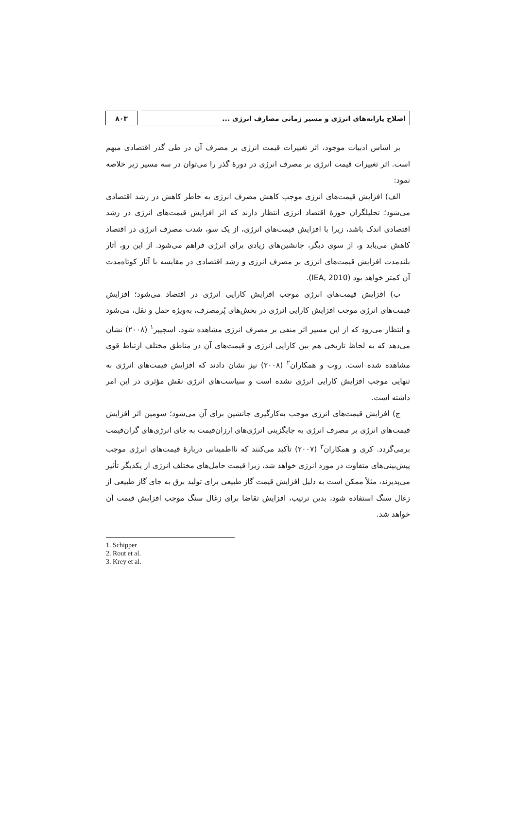۸۰۳ اصلاح یارانه‌های انرژی و مسیر زمانی مصارف انرژی ...
بر اساس ادبیات موجود، اثر تغییرات قیمت انرژی بر مصرف آن در طی گذر اقتصادی مبهم است. اثر تغییرات قیمت انرژی بر مصرف انرژی در دورهٔ گذر را می‌توان در سه مسیر زیر خلاصه نمود:
الف) افزایش قیمت‌های انرژی موجب کاهش مصرف انرژی به خاطر کاهش در رشد اقتصادی می‌شود؛ تحلیلگران حوزهٔ اقتصاد انرژی انتظار دارند که اثر افزایش قیمت‌های انرژی در رشد اقتصادی اندک باشد، زیرا با افزایش قیمت‌های انرژی، از یک سو، شدت مصرف انرژی در اقتصاد کاهش می‌یابد و، از سوی دیگر، جانشین‌های زیادی برای انرژی فراهم می‌شود. از این رو، آثار بلندمدت افزایش قیمت‌های انرژی بر مصرف انرژی و رشد اقتصادی در مقایسه با آثار کوتاه‌مدت آن کمتر خواهد بود (IEA, 2010).
ب) افزایش قیمت‌های انرژی موجب افزایش کارایی انرژی در اقتصاد می‌شود؛ افزایش قیمت‌های انرژی موجب افزایش کارایی انرژی در بخش‌های پُرمصرف، به‌ویژه حمل و نقل، می‌شود و انتظار می‌رود که از این مسیر اثر منفی بر مصرف انرژی مشاهده شود. اسچیپر<sup>۱</sup> (۲۰۰۸) نشان می‌دهد که به لحاظ تاریخی هم بین کارایی انرژی و قیمت‌های آن در مناطق مختلف ارتباط قوی مشاهده شده است. روت و همکاران<sup>۲</sup> (۲۰۰۸) نیز نشان دادند که افزایش قیمت‌های انرژی به تنهایی موجب افزایش کارایی انرژی نشده است و سیاست‌های انرژی نقش مؤثری در این امر داشته است.
ج) افزایش قیمت‌های انرژی موجب به‌کارگیری جانشین برای آن می‌شود؛ سومین اثر افزایش قیمت‌های انرژی بر مصرف انرژی به جایگزینی انرژی‌های ارزان‌قیمت به جای انرژی‌های گران‌قیمت برمی‌گردد. کری و همکاران<sup>۳</sup> (۲۰۰۷) تأکید می‌کنند که نااطمینانی دربارهٔ قیمت‌های انرژی موجب پیش‌بینی‌های متفاوت در مورد انرژی خواهد شد، زیرا قیمت حامل‌های مختلف انرژی از یکدیگر تأثیر می‌پذیرند، مثلاً ممکن است به دلیل افزایش قیمت گاز طبیعی برای تولید برق به جای گاز طبیعی از زغال سنگ استفاده شود، بدین ترتیب، افزایش تقاضا برای زغال سنگ موجب افزایش قیمت آن خواهد شد.
1. Schipper
2. Rout et al.
3. Krey et al.